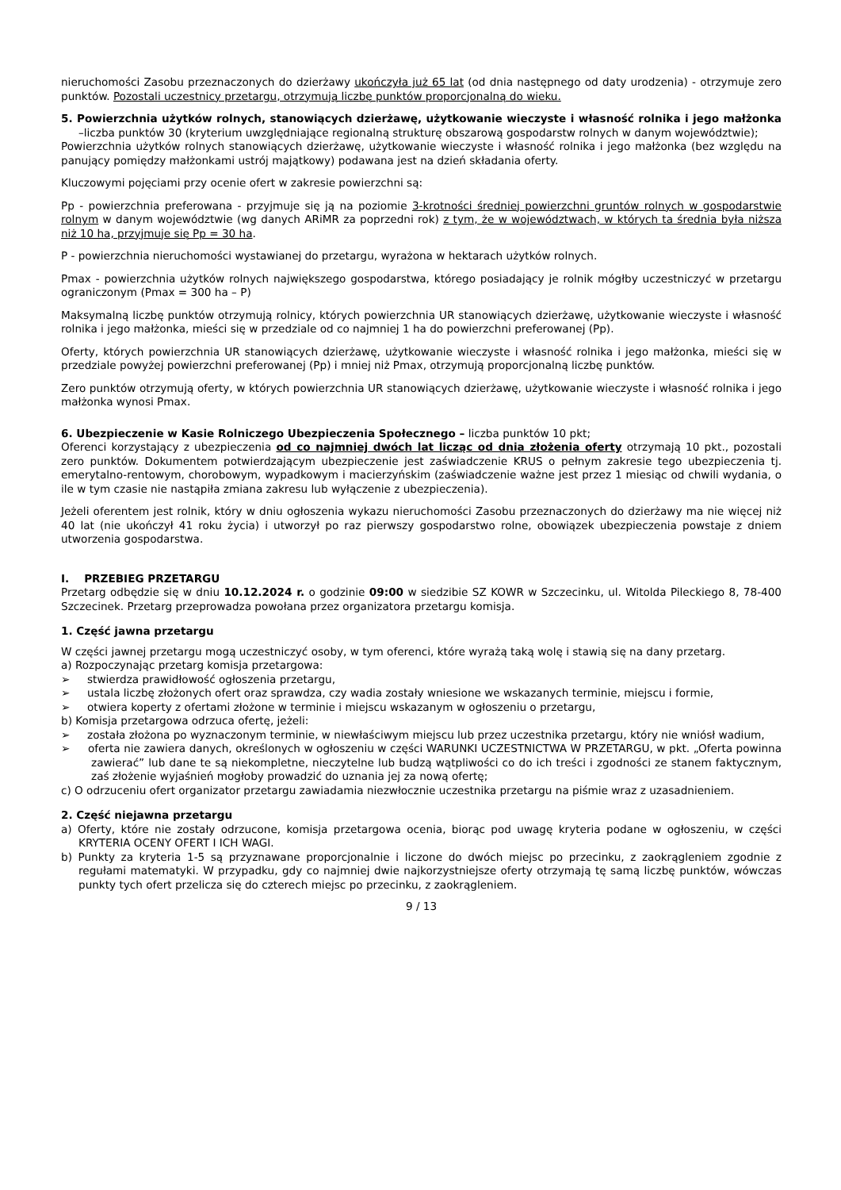nieruchomości Zasobu przeznaczonych do dzierżawy ukończyła już 65 lat (od dnia następnego od daty urodzenia) - otrzymuje zero punktów. Pozostali uczestnicy przetargu, otrzymują liczbę punktów proporcjonalną do wieku.
5. Powierzchnia użytków rolnych, stanowiących dzierżawę, użytkowanie wieczyste i własność rolnika i jego małżonka –liczba punktów 30 (kryterium uwzględniające regionalną strukturę obszarową gospodarstw rolnych w danym województwie);
Powierzchnia użytków rolnych stanowiących dzierżawę, użytkowanie wieczyste i własność rolnika i jego małżonka (bez względu na panujący pomiędzy małżonkami ustrój majątkowy) podawana jest na dzień składania oferty.
Kluczowymi pojęciami przy ocenie ofert w zakresie powierzchni są:
Pp - powierzchnia preferowana - przyjmuje się ją na poziomie 3-krotności średniej powierzchni gruntów rolnych w gospodarstwie rolnym w danym województwie (wg danych ARiMR za poprzedni rok) z tym, że w województwach, w których ta średnia była niższa niż 10 ha, przyjmuje się Pp = 30 ha.
P - powierzchnia nieruchomości wystawianej do przetargu, wyrażona w hektarach użytków rolnych.
Pmax - powierzchnia użytków rolnych największego gospodarstwa, którego posiadający je rolnik mógłby uczestniczyć w przetargu ograniczonym (Pmax = 300 ha – P)
Maksymalną liczbę punktów otrzymują rolnicy, których powierzchnia UR stanowiących dzierżawę, użytkowanie wieczyste i własność rolnika i jego małżonka, mieści się w przedziale od co najmniej 1 ha do powierzchni preferowanej (Pp).
Oferty, których powierzchnia UR stanowiących dzierżawę, użytkowanie wieczyste i własność rolnika i jego małżonka, mieści się w przedziale powyżej powierzchni preferowanej (Pp) i mniej niż Pmax, otrzymują proporcjonalną liczbę punktów.
Zero punktów otrzymują oferty, w których powierzchnia UR stanowiących dzierżawę, użytkowanie wieczyste i własność rolnika i jego małżonka wynosi Pmax.
6. Ubezpieczenie w Kasie Rolniczego Ubezpieczenia Społecznego – liczba punktów 10 pkt;
Oferenci korzystający z ubezpieczenia od co najmniej dwóch lat licząc od dnia złożenia oferty otrzymają 10 pkt., pozostali zero punktów. Dokumentem potwierdzającym ubezpieczenie jest zaświadczenie KRUS o pełnym zakresie tego ubezpieczenia tj. emerytalno-rentowym, chorobowym, wypadkowym i macierzyńskim (zaświadczenie ważne jest przez 1 miesiąc od chwili wydania, o ile w tym czasie nie nastąpiła zmiana zakresu lub wyłączenie z ubezpieczenia).
Jeżeli oferentem jest rolnik, który w dniu ogłoszenia wykazu nieruchomości Zasobu przeznaczonych do dzierżawy ma nie więcej niż 40 lat (nie ukończył 41 roku życia) i utworzył po raz pierwszy gospodarstwo rolne, obowiązek ubezpieczenia powstaje z dniem utworzenia gospodarstwa.
I. PRZEBIEG PRZETARGU
Przetarg odbędzie się w dniu 10.12.2024 r. o godzinie 09:00 w siedzibie SZ KOWR w Szczecinku, ul. Witolda Pileckiego 8, 78-400 Szczecinek. Przetarg przeprowadza powołana przez organizatora przetargu komisja.
1. Część jawna przetargu
W części jawnej przetargu mogą uczestniczyć osoby, w tym oferenci, które wyrażą taką wolę i stawią się na dany przetarg.
a) Rozpoczynając przetarg komisja przetargowa:
➢ stwierdza prawidłowość ogłoszenia przetargu,
➢ ustala liczbę złożonych ofert oraz sprawdza, czy wadia zostały wniesione we wskazanych terminie, miejscu i formie,
➢ otwiera koperty z ofertami złożone w terminie i miejscu wskazanym w ogłoszeniu o przetargu,
b) Komisja przetargowa odrzuca ofertę, jeżeli:
➢ została złożona po wyznaczonym terminie, w niewłaściwym miejscu lub przez uczestnika przetargu, który nie wniósł wadium,
➢ oferta nie zawiera danych, określonych w ogłoszeniu w części WARUNKI UCZESTNICTWA W PRZETARGU, w pkt. „Oferta powinna zawierać” lub dane te są niekompletne, nieczytelne lub budzą wątpliwości co do ich treści i zgodności ze stanem faktycznym, zaś złożenie wyjaśnień mogłoby prowadzić do uznania jej za nową ofertę;
c) O odrzuceniu ofert organizator przetargu zawiadamia niezwłocznie uczestnika przetargu na piśmie wraz z uzasadnieniem.
2. Część niejawna przetargu
a) Oferty, które nie zostały odrzucone, komisja przetargowa ocenia, biorąc pod uwagę kryteria podane w ogłoszeniu, w części KRYTERIA OCENY OFERT I ICH WAGI.
b) Punkty za kryteria 1-5 są przyznawane proporcjonalnie i liczone do dwóch miejsc po przecinku, z zaokrągleniem zgodnie z regułami matematyki. W przypadku, gdy co najmniej dwie najkorzystniejsze oferty otrzymają tę samą liczbę punktów, wówczas punkty tych ofert przelicza się do czterech miejsc po przecinku, z zaokrągleniem.
9 / 13